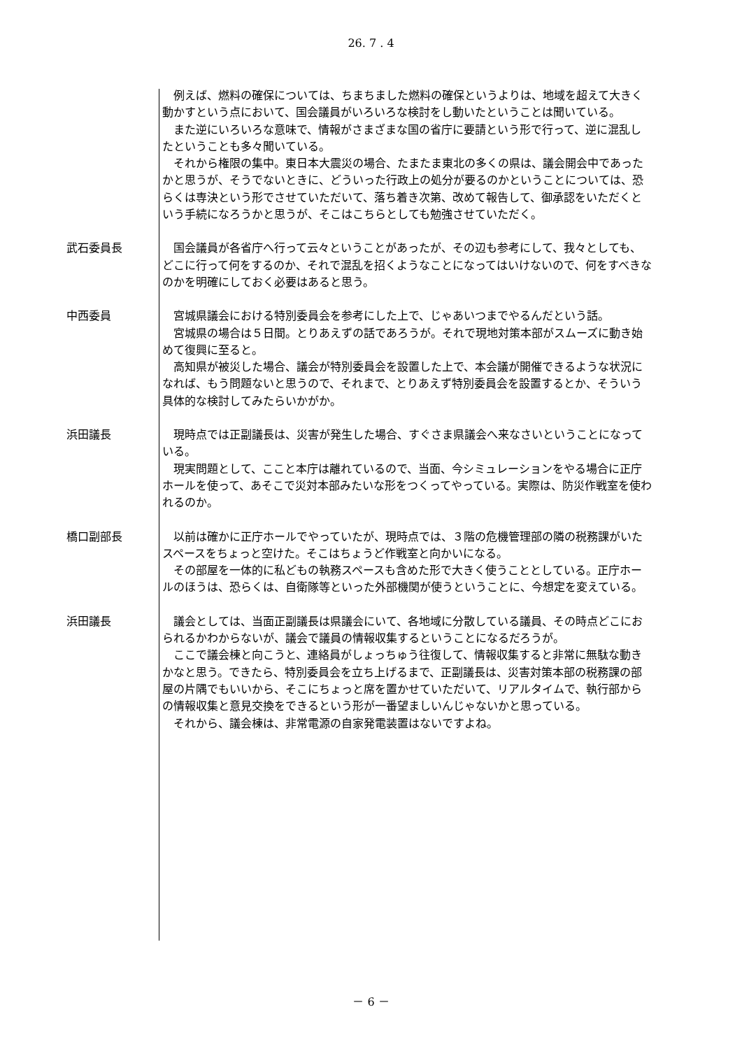26. 7 . 4
例えば、燃料の確保については、ちまちました燃料の確保というよりは、地域を超えて大きく動かすという点において、国会議員がいろいろな検討をし動いたということは聞いている。
また逆にいろいろな意味で、情報がさまざまな国の省庁に要請という形で行って、逆に混乱したということも多々聞いている。
それから権限の集中。東日本大震災の場合、たまたま東北の多くの県は、議会開会中であったかと思うが、そうでないときに、どういった行政上の処分が要るのかということについては、恐らくは専決という形でさせていただいて、落ち着き次第、改めて報告して、御承認をいただくという手続になろうかと思うが、そこはこちらとしても勉強させていただく。
武石委員長 国会議員が各省庁へ行って云々ということがあったが、その辺も参考にして、我々としても、どこに行って何をするのか、それで混乱を招くようなことになってはいけないので、何をすべきなのかを明確にしておく必要はあると思う。
中西委員 宮城県議会における特別委員会を参考にした上で、じゃあいつまでやるんだという話。
宮城県の場合は５日間。とりあえずの話であろうが。それで現地対策本部がスムーズに動き始めて復興に至ると。
高知県が被災した場合、議会が特別委員会を設置した上で、本会議が開催できるような状況になれば、もう問題ないと思うので、それまで、とりあえず特別委員会を設置するとか、そういう具体的な検討してみたらいかがか。
浜田議長 現時点では正副議長は、災害が発生した場合、すぐさま県議会へ来なさいということになっている。
現実問題として、ここと本庁は離れているので、当面、今シミュレーションをやる場合に正庁ホールを使って、あそこで災対本部みたいな形をつくってやっている。実際は、防災作戦室を使われるのか。
橋口副部長 以前は確かに正庁ホールでやっていたが、現時点では、３階の危機管理部の隣の税務課がいたスペースをちょっと空けた。そこはちょうど作戦室と向かいになる。
その部屋を一体的に私どもの執務スペースも含めた形で大きく使うこととしている。正庁ホールのほうは、恐らくは、自衛隊等といった外部機関が使うということに、今想定を変えている。
浜田議長 議会としては、当面正副議長は県議会にいて、各地域に分散している議員、その時点どこにおられるかわからないが、議会で議員の情報収集するということになるだろうが。
ここで議会棟と向こうと、連絡員がしょっちゅう往復して、情報収集すると非常に無駄な動きかなと思う。できたら、特別委員会を立ち上げるまで、正副議長は、災害対策本部の税務課の部屋の片隅でもいいから、そこにちょっと席を置かせていただいて、リアルタイムで、執行部からの情報収集と意見交換をできるという形が一番望ましいんじゃないかと思っている。
それから、議会棟は、非常電源の自家発電装置はないですよね。
－ 6 －